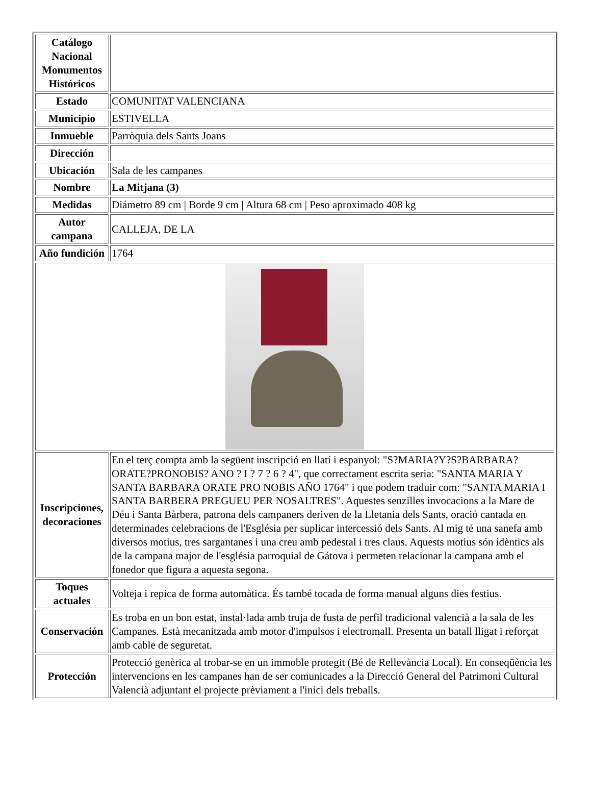| Catálogo Nacional Monumentos Históricos | |
| Estado | COMUNITAT VALENCIANA |
| Municipio | ESTIVELLA |
| Inmueble | Parròquia dels Sants Joans |
| Dirección | |
| Ubicación | Sala de les campanes |
| Nombre | La Mitjana (3) |
| Medidas | Diámetro 89 cm / Borde 9 cm / Altura 68 cm / Peso aproximado 408 kg |
| Autor campana | CALLEJA, DE LA |
| Año fundición | 1764 |
| Inscripciones, decoraciones | En el terç compta amb la següent inscripció en llatí i espanyol: "S?MARIA?Y?S?BARBARA?ORATE?PRONOBIS? ANO ? I ? 7 ? 6 ? 4", que correctament escrita seria: "SANTA MARIA Y SANTA BARBARA ORATE PRO NOBIS AÑO 1764" i que podem traduir com: "SANTA MARIA I SANTA BARBERA PREGUEU PER NOSALTRES". Aquestes senzilles invocacions a la Mare de Déu i Santa Bàrbera, patrona dels campaners deriven de la Lletania dels Sants, oració cantada en determinades celebracions de l'Església per suplicar intercessió dels Sants. Al mig té una sanefa amb diversos motius, tres sargantanes i una creu amb pedestal i tres claus. Aquests motius són idèntics als de la campana major de l'església parroquial de Gátova i permeten relacionar la campana amb el fonedor que figura a aquesta segona. |
| Toques actuales | Volteja i repica de forma automàtica. És també tocada de forma manual alguns dies festius. |
| Conservación | Es troba en un bon estat, instal·lada amb truja de fusta de perfil tradicional valencià a la sala de les Campanes. Està mecanitzada amb motor d'impulsos i electromall. Presenta un batall lligat i reforçat amb cable de seguretat. |
| Protección | Protecció genèrica al trobar-se en un immoble protegit (Bé de Rellevància Local). En conseqüència les intervencions en les campanes han de ser comunicades a la Direcció General del Patrimoni Cultural Valencià adjuntant el projecte prèviament a l'inici dels treballs. |